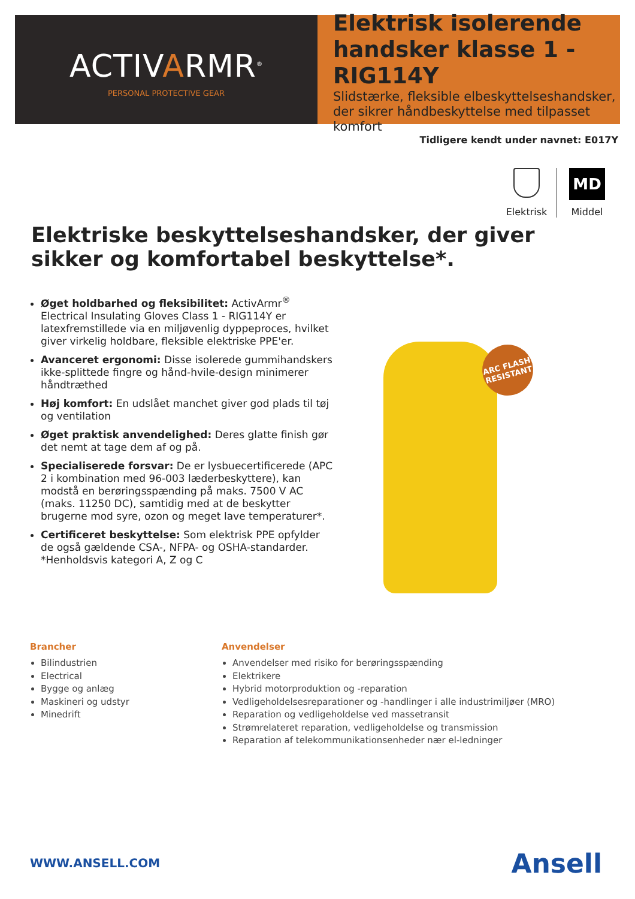ACTIVARMR<sup>®</sup>
PERSONAL PROTECTIVE GEAR
Elektrisk isolerende handsker klasse 1 - RIG114Y
Slidstærke, fleksible elbeskyttelseshandsker, der sikrer håndbeskyttelse med tilpasset komfort
Tidligere kendt under navnet: E017Y
Elektrisk
MD
Middel
Elektriske beskyttelseshandsker, der giver sikker og komfortabel beskyttelse*.
Øget holdbarhed og fleksibilitet: ActivArmr<sup>®</sup> Electrical Insulating Gloves Class 1 - RIG114Y er latexfremstillede via en miljøvenlig dyppeproces, hvilket giver virkelig holdbare, fleksible elektriske PPE'er.
Avanceret ergonomi: Disse isolerede gummihandskers ikke-splittede fingre og hånd-hvile-design minimerer håndtræthed
Høj komfort: En udslået manchet giver god plads til tøj og ventilation
Øget praktisk anvendelighed: Deres glatte finish gør det nemt at tage dem af og på.
Specialiserede forsvar: De er lysbuecertificerede (APC 2 i kombination med 96-003 læderbeskyttere), kan modstå en berøringsspænding på maks. 7500 V AC (maks. 11250 DC), samtidig med at de beskytter brugerne mod syre, ozon og meget lave temperaturer*.
Certificeret beskyttelse: Som elektrisk PPE opfylder de også gældende CSA-, NFPA- og OSHA-standarder.
*Henholdsvis kategori A, Z og C
ARC FLASH
RESISTANT
Brancher
Bilindustrien
Electrical
Bygge og anlæg
Maskineri og udstyr
Minedrift
Anvendelser
Anvendelser med risiko for berøringsspænding
Elektrikere
Hybrid motorproduktion og -reparation
Vedligeholdelsesreparationer og -handlinger i alle industrimiljøer (MRO)
Reparation og vedligeholdelse ved massetransit
Strømrelateret reparation, vedligeholdelse og transmission
Reparation af telekommunikationsenheder nær el-ledninger
WWW.ANSELL.COM Ansell